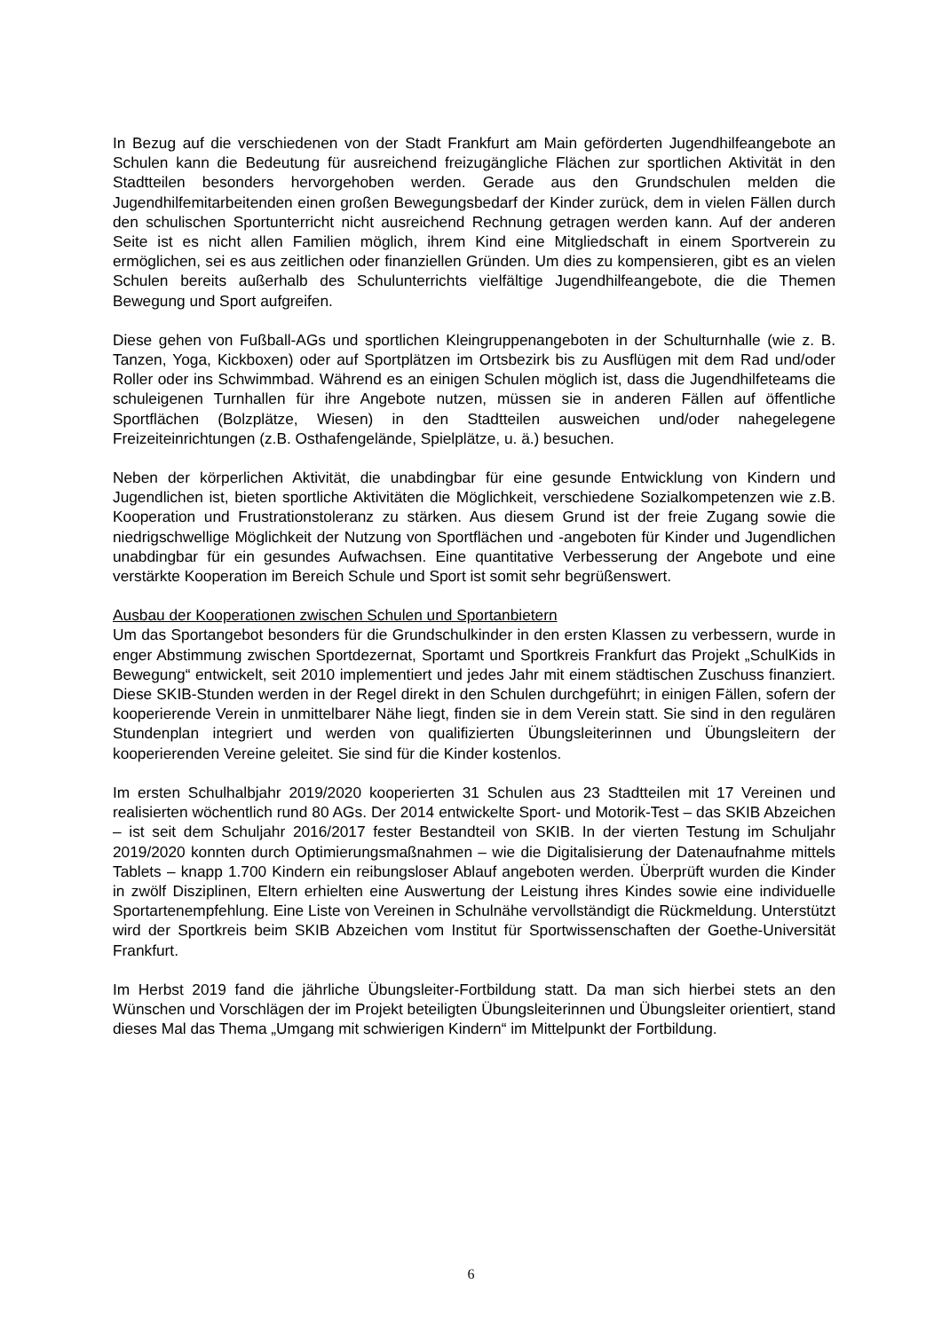In Bezug auf die verschiedenen von der Stadt Frankfurt am Main geförderten Jugendhilfeangebote an Schulen kann die Bedeutung für ausreichend freizugängliche Flächen zur sportlichen Aktivität in den Stadtteilen besonders hervorgehoben werden. Gerade aus den Grundschulen melden die Jugendhilfemitarbeitenden einen großen Bewegungsbedarf der Kinder zurück, dem in vielen Fällen durch den schulischen Sportunterricht nicht ausreichend Rechnung getragen werden kann. Auf der anderen Seite ist es nicht allen Familien möglich, ihrem Kind eine Mitgliedschaft in einem Sportverein zu ermöglichen, sei es aus zeitlichen oder finanziellen Gründen. Um dies zu kompensieren, gibt es an vielen Schulen bereits außerhalb des Schulunterrichts vielfältige Jugendhilfeangebote, die die Themen Bewegung und Sport aufgreifen.
Diese gehen von Fußball-AGs und sportlichen Kleingruppenangeboten in der Schulturnhalle (wie z. B. Tanzen, Yoga, Kickboxen) oder auf Sportplätzen im Ortsbezirk bis zu Ausflügen mit dem Rad und/oder Roller oder ins Schwimmbad. Während es an einigen Schulen möglich ist, dass die Jugendhilfeteams die schuleigenen Turnhallen für ihre Angebote nutzen, müssen sie in anderen Fällen auf öffentliche Sportflächen (Bolzplätze, Wiesen) in den Stadtteilen ausweichen und/oder nahegelegene Freizeiteinrichtungen (z.B. Osthafengelände, Spielplätze, u. ä.) besuchen.
Neben der körperlichen Aktivität, die unabdingbar für eine gesunde Entwicklung von Kindern und Jugendlichen ist, bieten sportliche Aktivitäten die Möglichkeit, verschiedene Sozialkompetenzen wie z.B. Kooperation und Frustrationstoleranz zu stärken. Aus diesem Grund ist der freie Zugang sowie die niedrigschwellige Möglichkeit der Nutzung von Sportflächen und -angeboten für Kinder und Jugendlichen unabdingbar für ein gesundes Aufwachsen. Eine quantitative Verbesserung der Angebote und eine verstärkte Kooperation im Bereich Schule und Sport ist somit sehr begrüßenswert.
Ausbau der Kooperationen zwischen Schulen und Sportanbietern
Um das Sportangebot besonders für die Grundschulkinder in den ersten Klassen zu verbessern, wurde in enger Abstimmung zwischen Sportdezernat, Sportamt und Sportkreis Frankfurt das Projekt „SchulKids in Bewegung“ entwickelt, seit 2010 implementiert und jedes Jahr mit einem städtischen Zuschuss finanziert. Diese SKIB-Stunden werden in der Regel direkt in den Schulen durchgeführt; in einigen Fällen, sofern der kooperierende Verein in unmittelbarer Nähe liegt, finden sie in dem Verein statt. Sie sind in den regulären Stundenplan integriert und werden von qualifizierten Übungsleiterinnen und Übungsleitern der kooperierenden Vereine geleitet. Sie sind für die Kinder kostenlos.
Im ersten Schulhalbjahr 2019/2020 kooperierten 31 Schulen aus 23 Stadtteilen mit 17 Vereinen und realisierten wöchentlich rund 80 AGs. Der 2014 entwickelte Sport- und Motorik-Test – das SKIB Abzeichen – ist seit dem Schuljahr 2016/2017 fester Bestandteil von SKIB. In der vierten Testung im Schuljahr 2019/2020 konnten durch Optimierungsmaßnahmen – wie die Digitalisierung der Datenaufnahme mittels Tablets – knapp 1.700 Kindern ein reibungsloser Ablauf angeboten werden. Überprüft wurden die Kinder in zwölf Disziplinen, Eltern erhielten eine Auswertung der Leistung ihres Kindes sowie eine individuelle Sportartenempfehlung. Eine Liste von Vereinen in Schulnähe vervollständigt die Rückmeldung. Unterstützt wird der Sportkreis beim SKIB Abzeichen vom Institut für Sportwissenschaften der Goethe-Universität Frankfurt.
Im Herbst 2019 fand die jährliche Übungsleiter-Fortbildung statt. Da man sich hierbei stets an den Wünschen und Vorschlägen der im Projekt beteiligten Übungsleiterinnen und Übungsleiter orientiert, stand dieses Mal das Thema „Umgang mit schwierigen Kindern“ im Mittelpunkt der Fortbildung.
6